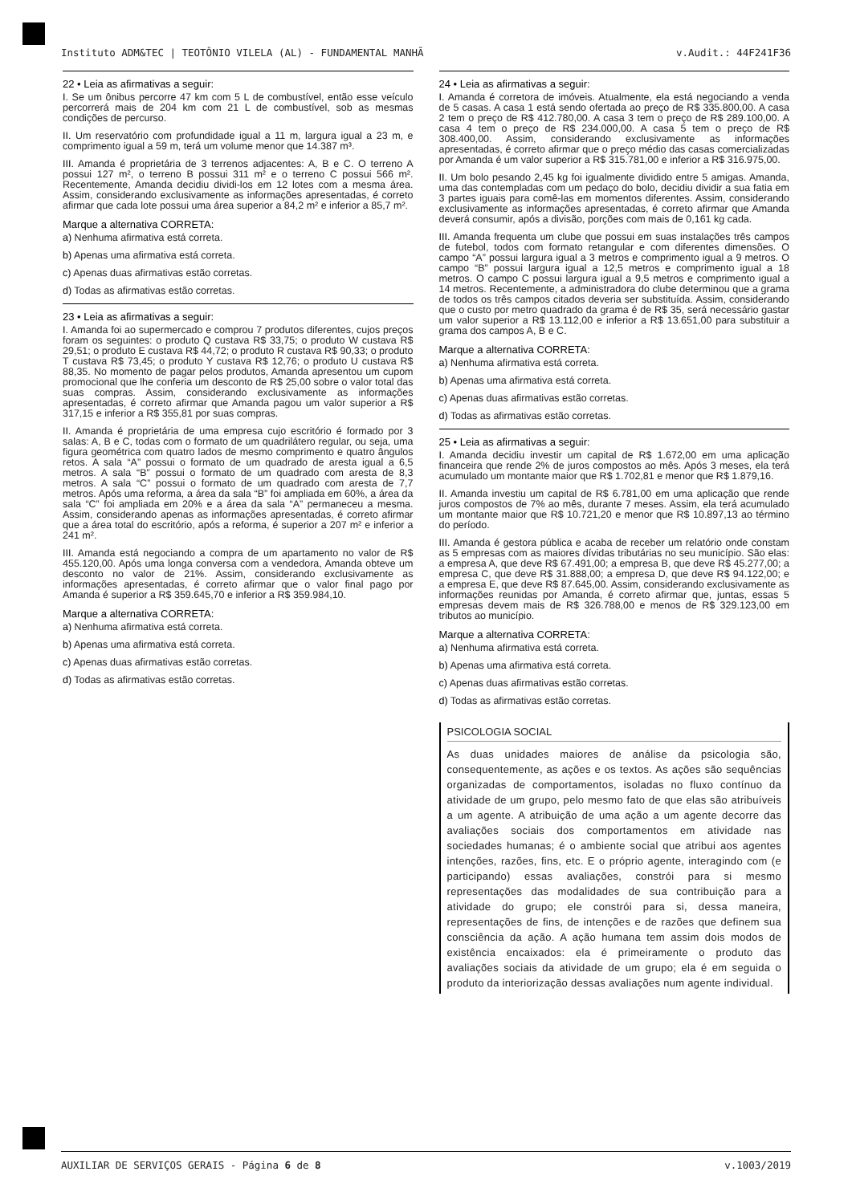Instituto ADM&TEC | TEOTÔNIO VILELA (AL) - FUNDAMENTAL MANHÃ v.Audit.: 44F241F36
22 • Leia as afirmativas a seguir:
I. Se um ônibus percorre 47 km com 5 L de combustível, então esse veículo percorrerá mais de 204 km com 21 L de combustível, sob as mesmas condições de percurso.
II. Um reservatório com profundidade igual a 11 m, largura igual a 23 m, e comprimento igual a 59 m, terá um volume menor que 14.387 m³.
III. Amanda é proprietária de 3 terrenos adjacentes: A, B e C. O terreno A possui 127 m², o terreno B possui 311 m² e o terreno C possui 566 m². Recentemente, Amanda decidiu dividi-los em 12 lotes com a mesma área. Assim, considerando exclusivamente as informações apresentadas, é correto afirmar que cada lote possui uma área superior a 84,2 m² e inferior a 85,7 m².
Marque a alternativa CORRETA:
a) Nenhuma afirmativa está correta.
b) Apenas uma afirmativa está correta.
c) Apenas duas afirmativas estão corretas.
d) Todas as afirmativas estão corretas.
23 • Leia as afirmativas a seguir:
I. Amanda foi ao supermercado e comprou 7 produtos diferentes, cujos preços foram os seguintes: o produto Q custava R$ 33,75; o produto W custava R$ 29,51; o produto E custava R$ 44,72; o produto R custava R$ 90,33; o produto T custava R$ 73,45; o produto Y custava R$ 12,76; o produto U custava R$ 88,35. No momento de pagar pelos produtos, Amanda apresentou um cupom promocional que lhe conferia um desconto de R$ 25,00 sobre o valor total das suas compras. Assim, considerando exclusivamente as informações apresentadas, é correto afirmar que Amanda pagou um valor superior a R$ 317,15 e inferior a R$ 355,81 por suas compras.
II. Amanda é proprietária de uma empresa cujo escritório é formado por 3 salas: A, B e C, todas com o formato de um quadrilátero regular, ou seja, uma figura geométrica com quatro lados de mesmo comprimento e quatro ângulos retos. A sala “A” possui o formato de um quadrado de aresta igual a 6,5 metros. A sala “B” possui o formato de um quadrado com aresta de 8,3 metros. A sala “C” possui o formato de um quadrado com aresta de 7,7 metros. Após uma reforma, a área da sala “B” foi ampliada em 60%, a área da sala “C” foi ampliada em 20% e a área da sala “A” permaneceu a mesma. Assim, considerando apenas as informações apresentadas, é correto afirmar que a área total do escritório, após a reforma, é superior a 207 m² e inferior a 241 m².
III. Amanda está negociando a compra de um apartamento no valor de R$ 455.120,00. Após uma longa conversa com a vendedora, Amanda obteve um desconto no valor de 21%. Assim, considerando exclusivamente as informações apresentadas, é correto afirmar que o valor final pago por Amanda é superior a R$ 359.645,70 e inferior a R$ 359.984,10.
Marque a alternativa CORRETA:
a) Nenhuma afirmativa está correta.
b) Apenas uma afirmativa está correta.
c) Apenas duas afirmativas estão corretas.
d) Todas as afirmativas estão corretas.
24 • Leia as afirmativas a seguir:
I. Amanda é corretora de imóveis. Atualmente, ela está negociando a venda de 5 casas. A casa 1 está sendo ofertada ao preço de R$ 335.800,00. A casa 2 tem o preço de R$ 412.780,00. A casa 3 tem o preço de R$ 289.100,00. A casa 4 tem o preço de R$ 234.000,00. A casa 5 tem o preço de R$ 308.400,00. Assim, considerando exclusivamente as informações apresentadas, é correto afirmar que o preço médio das casas comercializadas por Amanda é um valor superior a R$ 315.781,00 e inferior a R$ 316.975,00.
II. Um bolo pesando 2,45 kg foi igualmente dividido entre 5 amigas. Amanda, uma das contempladas com um pedaço do bolo, decidiu dividir a sua fatia em 3 partes iguais para comê-las em momentos diferentes. Assim, considerando exclusivamente as informações apresentadas, é correto afirmar que Amanda deverá consumir, após a divisão, porções com mais de 0,161 kg cada.
III. Amanda frequenta um clube que possui em suas instalações três campos de futebol, todos com formato retangular e com diferentes dimensões. O campo “A” possui largura igual a 3 metros e comprimento igual a 9 metros. O campo “B” possui largura igual a 12,5 metros e comprimento igual a 18 metros. O campo C possui largura igual a 9,5 metros e comprimento igual a 14 metros. Recentemente, a administradora do clube determinou que a grama de todos os três campos citados deveria ser substituída. Assim, considerando que o custo por metro quadrado da grama é de R$ 35, será necessário gastar um valor superior a R$ 13.112,00 e inferior a R$ 13.651,00 para substituir a grama dos campos A, B e C.
Marque a alternativa CORRETA:
a) Nenhuma afirmativa está correta.
b) Apenas uma afirmativa está correta.
c) Apenas duas afirmativas estão corretas.
d) Todas as afirmativas estão corretas.
25 • Leia as afirmativas a seguir:
I. Amanda decidiu investir um capital de R$ 1.672,00 em uma aplicação financeira que rende 2% de juros compostos ao mês. Após 3 meses, ela terá acumulado um montante maior que R$ 1.702,81 e menor que R$ 1.879,16.
II. Amanda investiu um capital de R$ 6.781,00 em uma aplicação que rende juros compostos de 7% ao mês, durante 7 meses. Assim, ela terá acumulado um montante maior que R$ 10.721,20 e menor que R$ 10.897,13 ao término do período.
III. Amanda é gestora pública e acaba de receber um relatório onde constam as 5 empresas com as maiores dívidas tributárias no seu município. São elas: a empresa A, que deve R$ 67.491,00; a empresa B, que deve R$ 45.277,00; a empresa C, que deve R$ 31.888,00; a empresa D, que deve R$ 94.122,00; e a empresa E, que deve R$ 87.645,00. Assim, considerando exclusivamente as informações reunidas por Amanda, é correto afirmar que, juntas, essas 5 empresas devem mais de R$ 326.788,00 e menos de R$ 329.123,00 em tributos ao município.
Marque a alternativa CORRETA:
a) Nenhuma afirmativa está correta.
b) Apenas uma afirmativa está correta.
c) Apenas duas afirmativas estão corretas.
d) Todas as afirmativas estão corretas.
PSICOLOGIA SOCIAL
As duas unidades maiores de análise da psicologia são, consequentemente, as ações e os textos. As ações são sequências organizadas de comportamentos, isoladas no fluxo contínuo da atividade de um grupo, pelo mesmo fato de que elas são atribuíveis a um agente. A atribuição de uma ação a um agente decorre das avaliações sociais dos comportamentos em atividade nas sociedades humanas; é o ambiente social que atribui aos agentes intenções, razões, fins, etc. E o próprio agente, interagindo com (e participando) essas avaliações, constrói para si mesmo representações das modalidades de sua contribuição para a atividade do grupo; ele constrói para si, dessa maneira, representações de fins, de intenções e de razões que definem sua consciência da ação. A ação humana tem assim dois modos de existência encaixados: ela é primeiramente o produto das avaliações sociais da atividade de um grupo; ela é em seguida o produto da interiorização dessas avaliações num agente individual.
AUXILIAR DE SERVIÇOS GERAIS - Página 6 de 8 v.1003/2019